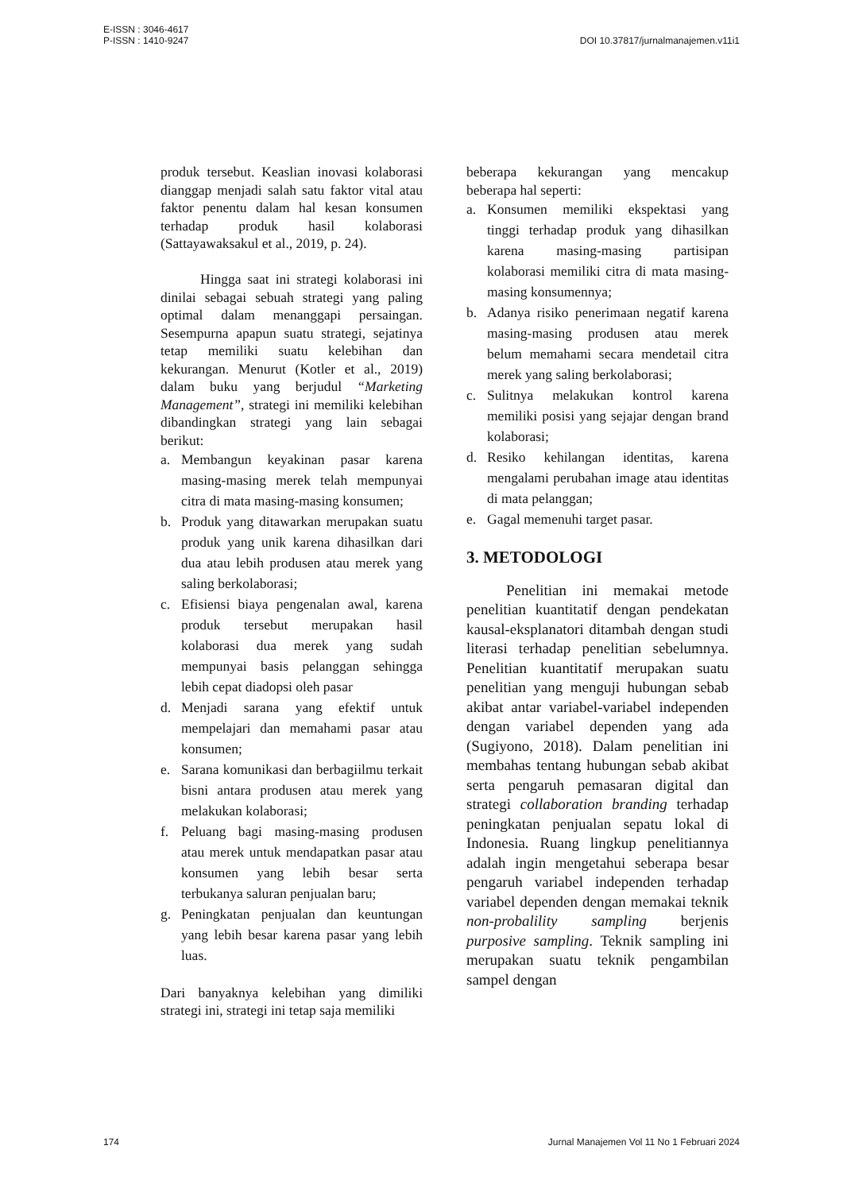E-ISSN : 3046-4617
P-ISSN : 1410-9247
DOI 10.37817/jurnalmanajemen.v11i1
produk tersebut. Keaslian inovasi kolaborasi dianggap menjadi salah satu faktor vital atau faktor penentu dalam hal kesan konsumen terhadap produk hasil kolaborasi (Sattayawaksakul et al., 2019, p. 24).
Hingga saat ini strategi kolaborasi ini dinilai sebagai sebuah strategi yang paling optimal dalam menanggapi persaingan. Sesempurna apapun suatu strategi, sejatinya tetap memiliki suatu kelebihan dan kekurangan. Menurut (Kotler et al., 2019) dalam buku yang berjudul “Marketing Management”, strategi ini memiliki kelebihan dibandingkan strategi yang lain sebagai berikut:
a. Membangun keyakinan pasar karena masing-masing merek telah mempunyai citra di mata masing-masing konsumen;
b. Produk yang ditawarkan merupakan suatu produk yang unik karena dihasilkan dari dua atau lebih produsen atau merek yang saling berkolaborasi;
c. Efisiensi biaya pengenalan awal, karena produk tersebut merupakan hasil kolaborasi dua merek yang sudah mempunyai basis pelanggan sehingga lebih cepat diadopsi oleh pasar
d. Menjadi sarana yang efektif untuk mempelajari dan memahami pasar atau konsumen;
e. Sarana komunikasi dan berbagiilmu terkait bisni antara produsen atau merek yang melakukan kolaborasi;
f. Peluang bagi masing-masing produsen atau merek untuk mendapatkan pasar atau konsumen yang lebih besar serta terbukanya saluran penjualan baru;
g. Peningkatan penjualan dan keuntungan yang lebih besar karena pasar yang lebih luas.
Dari banyaknya kelebihan yang dimiliki strategi ini, strategi ini tetap saja memiliki
beberapa kekurangan yang mencakup beberapa hal seperti:
a. Konsumen memiliki ekspektasi yang tinggi terhadap produk yang dihasilkan karena masing-masing partisipan kolaborasi memiliki citra di mata masing-masing konsumennya;
b. Adanya risiko penerimaan negatif karena masing-masing produsen atau merek belum memahami secara mendetail citra merek yang saling berkolaborasi;
c. Sulitnya melakukan kontrol karena memiliki posisi yang sejajar dengan brand kolaborasi;
d. Resiko kehilangan identitas, karena mengalami perubahan image atau identitas di mata pelanggan;
e. Gagal memenuhi target pasar.
3. METODOLOGI
Penelitian ini memakai metode penelitian kuantitatif dengan pendekatan kausal-eksplanatori ditambah dengan studi literasi terhadap penelitian sebelumnya. Penelitian kuantitatif merupakan suatu penelitian yang menguji hubungan sebab akibat antar variabel-variabel independen dengan variabel dependen yang ada (Sugiyono, 2018). Dalam penelitian ini membahas tentang hubungan sebab akibat serta pengaruh pemasaran digital dan strategi collaboration branding terhadap peningkatan penjualan sepatu lokal di Indonesia. Ruang lingkup penelitiannya adalah ingin mengetahui seberapa besar pengaruh variabel independen terhadap variabel dependen dengan memakai teknik non-probalility sampling berjenis purposive sampling. Teknik sampling ini merupakan suatu teknik pengambilan sampel dengan
174 Jurnal Manajemen Vol 11 No 1 Februari 2024